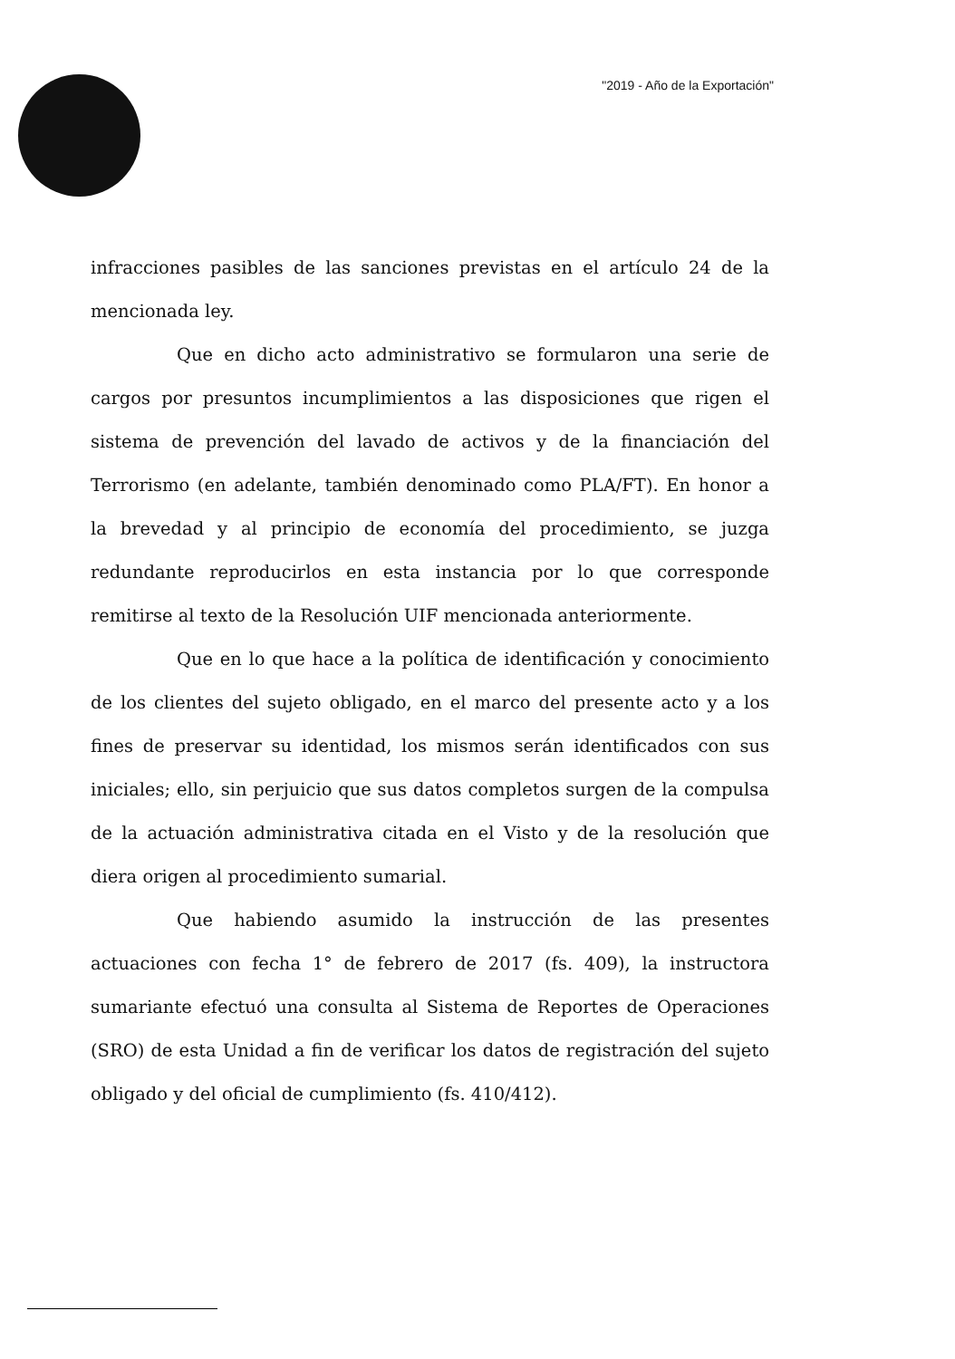"2019 - Año de la Exportación"
infracciones pasibles de las sanciones previstas en el artículo 24 de la mencionada ley.
Que en dicho acto administrativo se formularon una serie de cargos por presuntos incumplimientos a las disposiciones que rigen el sistema de prevención del lavado de activos y de la financiación del Terrorismo (en adelante, también denominado como PLA/FT). En honor a la brevedad y al principio de economía del procedimiento, se juzga redundante reproducirlos en esta instancia por lo que corresponde remitirse al texto de la Resolución UIF mencionada anteriormente.
Que en lo que hace a la política de identificación y conocimiento de los clientes del sujeto obligado, en el marco del presente acto y a los fines de preservar su identidad, los mismos serán identificados con sus iniciales; ello, sin perjuicio que sus datos completos surgen de la compulsa de la actuación administrativa citada en el Visto y de la resolución que diera origen al procedimiento sumarial.
Que habiendo asumido la instrucción de las presentes actuaciones con fecha 1° de febrero de 2017 (fs. 409), la instructora sumariante efectuó una consulta al Sistema de Reportes de Operaciones (SRO) de esta Unidad a fin de verificar los datos de registración del sujeto obligado y del oficial de cumplimiento (fs. 410/412).